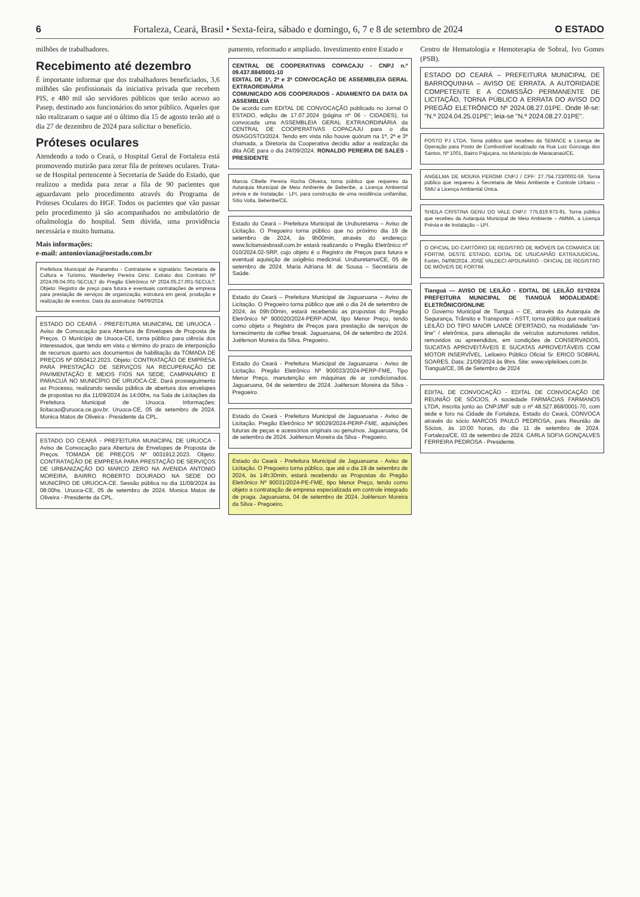6 Fortaleza, Ceará, Brasil • Sexta-feira, sábado e domingo, 6, 7 e 8 de setembro de 2024 O ESTADO
milhões de trabalhadores.
Recebimento até dezembro
É importante informar que dos trabalhadores beneficiados, 3,6 milhões são profissionais da iniciativa privada que recebem PIS, e 480 mil são servidores públicos que terão acesso ao Pasep, destinado aos funcionários do setor público. Aqueles que não realizaram o saque até o último dia 15 de agosto terão até o dia 27 de dezembro de 2024 para solicitar o benefício.
Próteses oculares
Atendendo a todo o Ceará, o Hospital Geral de Fortaleza está promovendo mutirão para zerar fila de próteses oculares. Trata-se de Hospital pertencente à Secretaria de Saúde do Estado, que realizou a medida para zerar a fila de 90 pacientes que aguardavam pelo procedimento através do Programa de Próteses Oculares do HGF. Todos os pacientes que vão passar pelo procedimento já são acompanhados no ambulatório de oftalmologia do hospital. Sem dúvida, uma providência necessária e muito humana.
Mais informações:
e-mail: antonioviana@oestado.com.br
Prefeitura Municipal de Paramibu - Contratante e signatário: Secretaria de Cultura e Turismo, Wanderley Pereira Diniz. Extrato dos Contrato Nº 2024.09.04.001-SECULT do Pregão Eletrônico Nº 2024.05.27.001-SECULT; Objeto: Registro de preço para futura e eventuais contratações de empresa para prestação de serviços de organização, estrutura em geral, produção e realização de eventos. Data da assinatura: 04/09/2024.
ESTADO DO CEARÁ - PREFEITURA MUNICIPAL DE URUOCA - Aviso de Convocação para Abertura de Envelopes de Proposta de Preços. O Município de Uruoca-CE, torna público para ciência dos interessados, que tendo em vista o término do prazo de interposição de recursos quanto aos documentos de habilitação da TOMADA DE PREÇOS Nº 0050412.2023. Objeto: CONTRATAÇÃO DE EMPRESA PARA PRESTAÇÃO DE SERVIÇOS NA RECUPERAÇÃO DE PAVIMENTAÇÃO E MEIOS FIOS NA SEDE, CAMPANÁRIO E PARACUÁ NO MUNICÍPIO DE URUOCA-CE. Dará prosseguimento ao Processo, realizando sessão pública de abertura dos envelopes de propostas no dia 11/09/2024 às 14:00hs, na Sala de Licitações da Prefeitura Municipal de Uruoca. Informações: licitacao@uruoca.ce.gov.br. Uruoca-CE, 05 de setembro de 2024. Monica Matos de Oliveira - Presidente da CPL.
ESTADO DO CEARÁ - PREFEITURA MUNICIPAL DE URUOCA - Aviso de Convocação para Abertura de Envelopes de Proposta de Preços. TOMADA DE PREÇOS Nº 0031912.2023. Objeto: CONTRATAÇÃO DE EMPRESA PARA PRESTAÇÃO DE SERVIÇOS DE URBANIZAÇÃO DO MARCO ZERO NA AVENIDA ANTONIO MOREIRA, BAIRRO ROBERTO DOURADO NA SEDE DO MUNICÍPIO DE URUOCA-CE. Sessão pública no dia 11/09/2024 às 08:00hs. Uruoca-CE, 05 de setembro de 2024. Monica Matos de Oliveira - Presidente da CPL.
pamento, reformado e ampliado. Investimento entre Estado e
CENTRAL DE COOPERATIVAS COPACAJU - CNPJ n.º 09.437.884/0001-10
EDITAL DE 1ª, 2ª e 3ª CONVOCAÇÃO DE ASSEMBLEIA GERAL EXTRAORDINÁRIA
COMUNICADO AOS COOPERADOS - ADIAMENTO DA DATA DA ASSEMBLEIA
De acordo com EDITAL DE CONVOCAÇÃO publicado no Jornal O ESTADO, edição de 17.07.2024 (página nº 06 - CIDADES), foi convocada uma ASSEMBLEIA GERAL EXTRAORDINÁRIA da CENTRAL DE COOPERATIVAS COPACAJU para o dia 05/AGOSTO/2024. Tendo em vista não houve quórum na 1ª, 2ª e 3ª chamada, a Diretoria da Cooperativa decidiu adiar a realização da dita AGE para o dia 24/09/2024. RONALDO PEREIRA DE SALES - PRESIDENTE
Marcia Clbelle Pereira Rocha Oliveira, torna público que requereu da Autarquia Municipal de Meio Ambiente de Beberibe, a Licença Ambiental prévia e de Instalação - LPI, para construção de uma residência unifamiliar, Sítio Volta, Beberibe/CE.
Estado do Ceará – Prefeitura Municipal de Uruburetama – Aviso de Licitação. O Pregoeiro torna público que no próximo dia 19 de setembro de 2024, às 9h00min, através do endereço: www.licitamaisbrasil.com.br estará realizando o Pregão Eletrônico nº 010/2024.02-SRP, cujo objeto é o Registro de Preços para futura e eventual aquisição de oxigênio medicinal. Uruburetama/CE, 05 de setembro de 2024. Maria Adriana M. de Sousa – Secretária de Saúde.
Estado do Ceará – Prefeitura Municipal de Jaguaruana – Aviso de Licitação. O Pregoeiro torna público que até o dia 24 de setembro de 2024, às 09h:00min, estará recebendo as propostas do Pregão Eletrônico Nº 900020/2024-PERP-ADM, tipo Menor Preço, tendo como objeto o Registro de Preços para prestação de serviços de fornecimento de coffee break. Jaguaruana, 04 de setembro de 2024. Joéferson Moreira da Silva. Pregoeiro.
Estado do Ceará - Prefeitura Municipal de Jaguaruana - Aviso de Licitação. Pregão Eletrônico Nº 900033/2024-PERP-FME, Tipo Menor Preço, manutenção em máquinas de ar condicionados. Jaguaruana, 04 de setembro de 2024. Joéferson Moreira da Silva - Pregoeiro.
Estado do Ceará - Prefeitura Municipal de Jaguaruana - Aviso de Licitação. Pregão Eletrônico Nº 90029/2024-PERP-FME, aquisições futuras de peças e acessórios originais ou genuínos. Jaguaruana, 04 de setembro de 2024. Joéferson Moreira da Silva - Pregoeiro.
Estado do Ceará - Prefeitura Municipal de Jaguaruana - Aviso de Licitação. O Pregoeiro torna público, que até o dia 19 de setembro de 2024, às 14h:30min, estará recebendo as Propostas do Pregão Eletrônico Nº 90031/2024-PE-FME, tipo Menor Preço, tendo como objeto a contratação de empresa especializada em controle integrado de praga. Jaguaruana, 04 de setembro de 2024. Joéferson Moreira da Silva - Pregoeiro.
Centro de Hematologia e Hemoterapia de Sobral, Ivo Gomes (PSB).
ESTADO DO CEARÁ – PREFEITURA MUNICIPAL DE BARROQUINHA – AVISO DE ERRATA. A AUTORIDADE COMPETENTE E A COMISSÃO PERMANENTE DE LICITAÇÃO, TORNA PÚBLICO A ERRATA DO AVISO DO PREGÃO ELETRÔNICO Nº 2024.08.27.01PE. Onde lê-se: "N.º 2024.04.25.01PE"; leia-se "N.º 2024.08.27.01PE".
POSTO PJ LTDA. Torna público que recebeu da SEMACE a Licença de Operação para Posto de Combustível localizado na Rua Luiz Gonzaga dos Santos, Nº 1001, Bairro Pajuçara, no Município de Maracanaú/CE.
ANGELMA DE MOURA PEROMI CNPJ / CPF: 27.754.733/0002-59. Torna público que requereu à Secretaria de Meio Ambiente e Controle Urbano – SMU a Licença Ambiental Única.
SHEILA CRISTINA GENU DO VALE CNPJ: 775.819.973-91. Torna público que recebeu da Autarquia Municipal de Meio Ambiente – AMMA, a Licença Prévia e de Instalação – LPI.
O OFICIAL DO CARTÓRIO DE REGISTRO DE IMÓVEIS DA COMARCA DE FORTIM, DESTE ESTADO, EDITAL DE USUCAPIÃO EXTRAJUDICIAL. Fortim, 04/09/2024. JOSÉ VALDECI APOLINÁRIO - OFICIAL DE REGISTRO DE IMÓVEIS DE FORTIM.
Tianguá — AVISO DE LEILÃO - EDITAL DE LEILÃO 01º/2024 PREFEITURA MUNICIPAL DE TIANGUÁ MODALIDADE: ELETRÔNICO/ONLINE
O Governo Municipal de Tianguá – CE, através da Autarquia de Segurança, Trânsito e Transporte - ASTT, torna público que realizará LEILÃO DO TIPO MAIOR LANCE OFERTADO, na modalidade "on-line" / eletrônica, para alienação de veículos automotores retidos, removidos ou apreendidos, em condições de CONSERVADOS, SUCATAS APROVEITÁVEIS E SUCATAS APROVEITÁVEIS COM MOTOR INSERVÍVEL. Leiloeiro Público Oficial Sr. ERICO SOBRAL SOARES. Data: 21/09/2024 às 9hrs. Site: www.vipleiloes.com.br.
Tianguá/CE, 06 de Setembro de 2024
EDITAL DE CONVOCAÇÃO - EDITAL DE CONVOCAÇÃO DE REUNIÃO DE SÓCIOS. A sociedade FARMÁCIAS FARMANOS LTDA, inscrita junto ao CNPJ/MF sob o nº 48.527.868/0001-70, com sede e foro na Cidade de Fortaleza, Estado do Ceará, CONVOCA através do sócio MARCOS PAULO PEDROSA, para Reunião de Sócios, às 10:00 horas, do dia 11 de setembro de 2024. Fortaleza/CE, 03 de setembro de 2024. CARLA SOFIA GONÇALVES FERREIRA PEDROSA - Presidente.